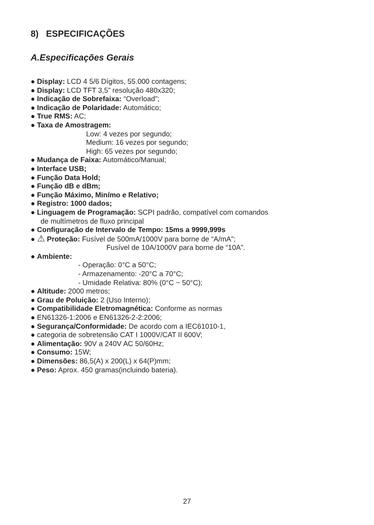8) ESPECIFICAÇÕES
A.Especificações Gerais
● Display: LCD 4 5/6 Dígitos, 55.000 contagens;
● Display: LCD TFT 3,5” resolução 480x320;
● Indicação de Sobrefaixa: “Overload”;
● Indicação de Polaridade: Automático;
● True RMS: AC;
● Taxa de Amostragem:
Low: 4 vezes por segundo;
Medium: 16 vezes por segundo;
High: 65 vezes por segundo;
● Mudança de Faixa: Automático/Manual;
● Interface USB;
● Função Data Hold;
● Função dB e dBm;
● Função Máximo, Minímo e Relativo;
● Registro: 1000 dados;
● Linguagem de Programação: SCPI padrão, compatível com comandos
de multímetros de fluxo principal
● Configuração de Intervalo de Tempo: 15ms a 9999,999s
● ⚠ Proteção: Fusível de 500mA/1000V para borne de “A/mA”;
Fusível de 10A/1000V para borne de “10A”.
● Ambiente:
- Operação: 0°C a 50°C;
- Armazenamento: -20°C a 70°C;
- Umidade Relativa: 80% (0°C ~ 50°C);
● Altitude: 2000 metros;
● Grau de Poluição: 2 (Uso Interno);
● Compatibilidade Eletromagnética: Conforme as normas
● EN61326-1:2006 e EN61326-2-2:2006;
● Segurança/Conformidade: De acordo com a IEC61010-1,
● categoria de sobretensão CAT I 1000V/CAT II 600V;
● Alimentação: 90V a 240V AC 50/60Hz;
● Consumo: 15W;
● Dimensões: 86,5(A) x 200(L) x 64(P)mm;
● Peso: Aprox. 450 gramas(incluindo bateria).
27